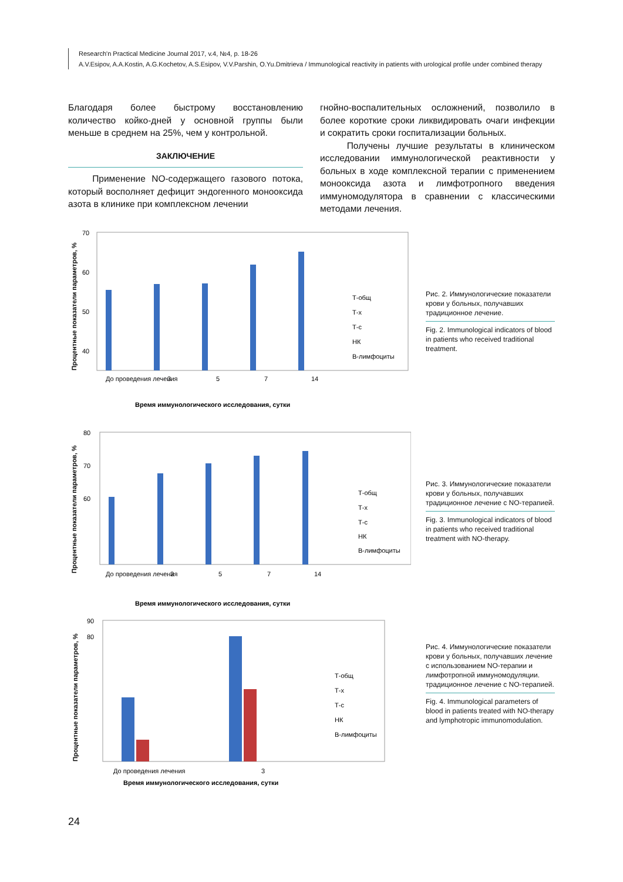Research'n Practical Medicine Journal 2017, v.4, №4, p. 18-26
A.V.Esipov, A.A.Kostin, A.G.Kochetov, A.S.Esipov, V.V.Parshin, O.Yu.Dmitrieva / Immunological reactivity in patients with urological profile under combined therapy
Благодаря более быстрому восстановлению количество койко-дней у основной группы были меньше в среднем на 25%, чем у контрольной.
ЗАКЛЮЧЕНИЕ
Применение NO-содержащего газового потока, который восполняет дефицит эндогенного монооксида азота в клинике при комплексном лечении
гнойно-воспалительных осложнений, позволило в более короткие сроки ликвидировать очаги инфекции и сократить сроки госпитализации больных.
Получены лучшие результаты в клиническом исследовании иммунологической реактивности у больных в ходе комплексной терапии с применением монооксида азота и лимфотропного введения иммуномодулятора в сравнении с классическими методами лечения.
Процентные показатели параметров, %
70
60
50
40
До проведения лечения
3
5
7
14
Время иммунологического исследования, сутки
Т-общ
Т-х
Т-с
НК
В-лимфоциты
Рис. 2. Иммунологические показатели крови у больных, получавших традиционное лечение.
Fig. 2. Immunological indicators of blood in patients who received traditional treatment.
Процентные показатели параметров, %
80
70
60
До проведения лечения
3
5
7
14
Время иммунологического исследования, сутки
Т-общ
Т-х
Т-с
НК
В-лимфоциты
Рис. 3. Иммунологические показатели крови у больных, получавших традиционное лечение с NO-терапией.
Fig. 3. Immunological indicators of blood in patients who received traditional treatment with NO-therapy.
Процентные показатели параметров, %
90
80
До проведения лечения
3
Время иммунологического исследования, сутки
Т-общ
Т-х
Т-с
НК
В-лимфоциты
Рис. 4. Иммунологические показатели крови у больных, получавших лечение с использованием NO-терапии и лимфотропной иммуномодуляции. традиционное лечение с NO-терапией.
Fig. 4. Immunological parameters of blood in patients treated with NO-therapy and lymphotropic immunomodulation.
24